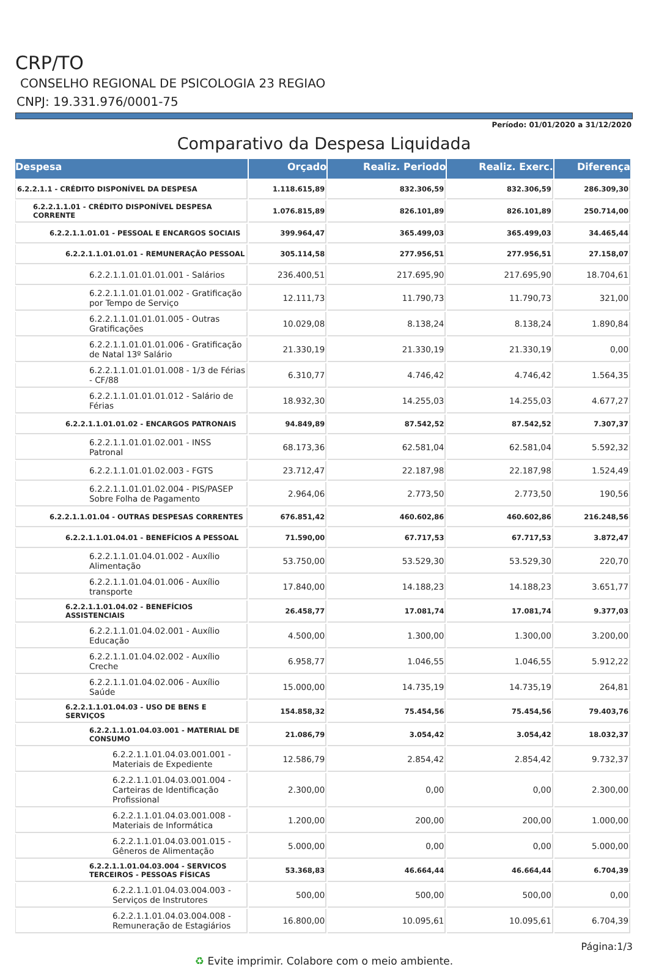CRP/TO
CONSELHO REGIONAL DE PSICOLOGIA 23 REGIAO
CNPJ: 19.331.976/0001-75
Período: 01/01/2020 a 31/12/2020
Comparativo da Despesa Liquidada
| Despesa | Orçado | Realiz. Periodo | Realiz. Exerc. | Diferença |
| --- | --- | --- | --- | --- |
| 6.2.2.1.1 - CRÉDITO DISPONÍVEL DA DESPESA | 1.118.615,89 | 832.306,59 | 832.306,59 | 286.309,30 |
| 6.2.2.1.1.01 - CRÉDITO DISPONÍVEL DESPESA CORRENTE | 1.076.815,89 | 826.101,89 | 826.101,89 | 250.714,00 |
| 6.2.2.1.1.01.01 - PESSOAL E ENCARGOS SOCIAIS | 399.964,47 | 365.499,03 | 365.499,03 | 34.465,44 |
| 6.2.2.1.1.01.01.01 - REMUNERAÇÃO PESSOAL | 305.114,58 | 277.956,51 | 277.956,51 | 27.158,07 |
| 6.2.2.1.1.01.01.01.001 - Salários | 236.400,51 | 217.695,90 | 217.695,90 | 18.704,61 |
| 6.2.2.1.1.01.01.01.002 - Gratificação por Tempo de Serviço | 12.111,73 | 11.790,73 | 11.790,73 | 321,00 |
| 6.2.2.1.1.01.01.01.005 - Outras Gratificações | 10.029,08 | 8.138,24 | 8.138,24 | 1.890,84 |
| 6.2.2.1.1.01.01.01.006 - Gratificação de Natal 13º Salário | 21.330,19 | 21.330,19 | 21.330,19 | 0,00 |
| 6.2.2.1.1.01.01.01.008 - 1/3 de Férias - CF/88 | 6.310,77 | 4.746,42 | 4.746,42 | 1.564,35 |
| 6.2.2.1.1.01.01.01.012 - Salário de Férias | 18.932,30 | 14.255,03 | 14.255,03 | 4.677,27 |
| 6.2.2.1.1.01.01.02 - ENCARGOS PATRONAIS | 94.849,89 | 87.542,52 | 87.542,52 | 7.307,37 |
| 6.2.2.1.1.01.01.02.001 - INSS Patronal | 68.173,36 | 62.581,04 | 62.581,04 | 5.592,32 |
| 6.2.2.1.1.01.01.02.003 - FGTS | 23.712,47 | 22.187,98 | 22.187,98 | 1.524,49 |
| 6.2.2.1.1.01.01.02.004 - PIS/PASEP Sobre Folha de Pagamento | 2.964,06 | 2.773,50 | 2.773,50 | 190,56 |
| 6.2.2.1.1.01.04 - OUTRAS DESPESAS CORRENTES | 676.851,42 | 460.602,86 | 460.602,86 | 216.248,56 |
| 6.2.2.1.1.01.04.01 - BENEFÍCIOS A PESSOAL | 71.590,00 | 67.717,53 | 67.717,53 | 3.872,47 |
| 6.2.2.1.1.01.04.01.002 - Auxílio Alimentação | 53.750,00 | 53.529,30 | 53.529,30 | 220,70 |
| 6.2.2.1.1.01.04.01.006 - Auxílio transporte | 17.840,00 | 14.188,23 | 14.188,23 | 3.651,77 |
| 6.2.2.1.1.01.04.02 - BENEFÍCIOS ASSISTENCIAIS | 26.458,77 | 17.081,74 | 17.081,74 | 9.377,03 |
| 6.2.2.1.1.01.04.02.001 - Auxílio Educação | 4.500,00 | 1.300,00 | 1.300,00 | 3.200,00 |
| 6.2.2.1.1.01.04.02.002 - Auxílio Creche | 6.958,77 | 1.046,55 | 1.046,55 | 5.912,22 |
| 6.2.2.1.1.01.04.02.006 - Auxílio Saúde | 15.000,00 | 14.735,19 | 14.735,19 | 264,81 |
| 6.2.2.1.1.01.04.03 - USO DE BENS E SERVIÇOS | 154.858,32 | 75.454,56 | 75.454,56 | 79.403,76 |
| 6.2.2.1.1.01.04.03.001 - MATERIAL DE CONSUMO | 21.086,79 | 3.054,42 | 3.054,42 | 18.032,37 |
| 6.2.2.1.1.01.04.03.001.001 - Materiais de Expediente | 12.586,79 | 2.854,42 | 2.854,42 | 9.732,37 |
| 6.2.2.1.1.01.04.03.001.004 - Carteiras de Identificação Profissional | 2.300,00 | 0,00 | 0,00 | 2.300,00 |
| 6.2.2.1.1.01.04.03.001.008 - Materiais de Informática | 1.200,00 | 200,00 | 200,00 | 1.000,00 |
| 6.2.2.1.1.01.04.03.001.015 - Gêneros de Alimentação | 5.000,00 | 0,00 | 0,00 | 5.000,00 |
| 6.2.2.1.1.01.04.03.004 - SERVICOS TERCEIROS - PESSOAS FÍSICAS | 53.368,83 | 46.664,44 | 46.664,44 | 6.704,39 |
| 6.2.2.1.1.01.04.03.004.003 - Serviços de Instrutores | 500,00 | 500,00 | 500,00 | 0,00 |
| 6.2.2.1.1.01.04.03.004.008 - Remuneração de Estagiários | 16.800,00 | 10.095,61 | 10.095,61 | 6.704,39 |
Página:1/3
♻ Evite imprimir. Colabore com o meio ambiente.